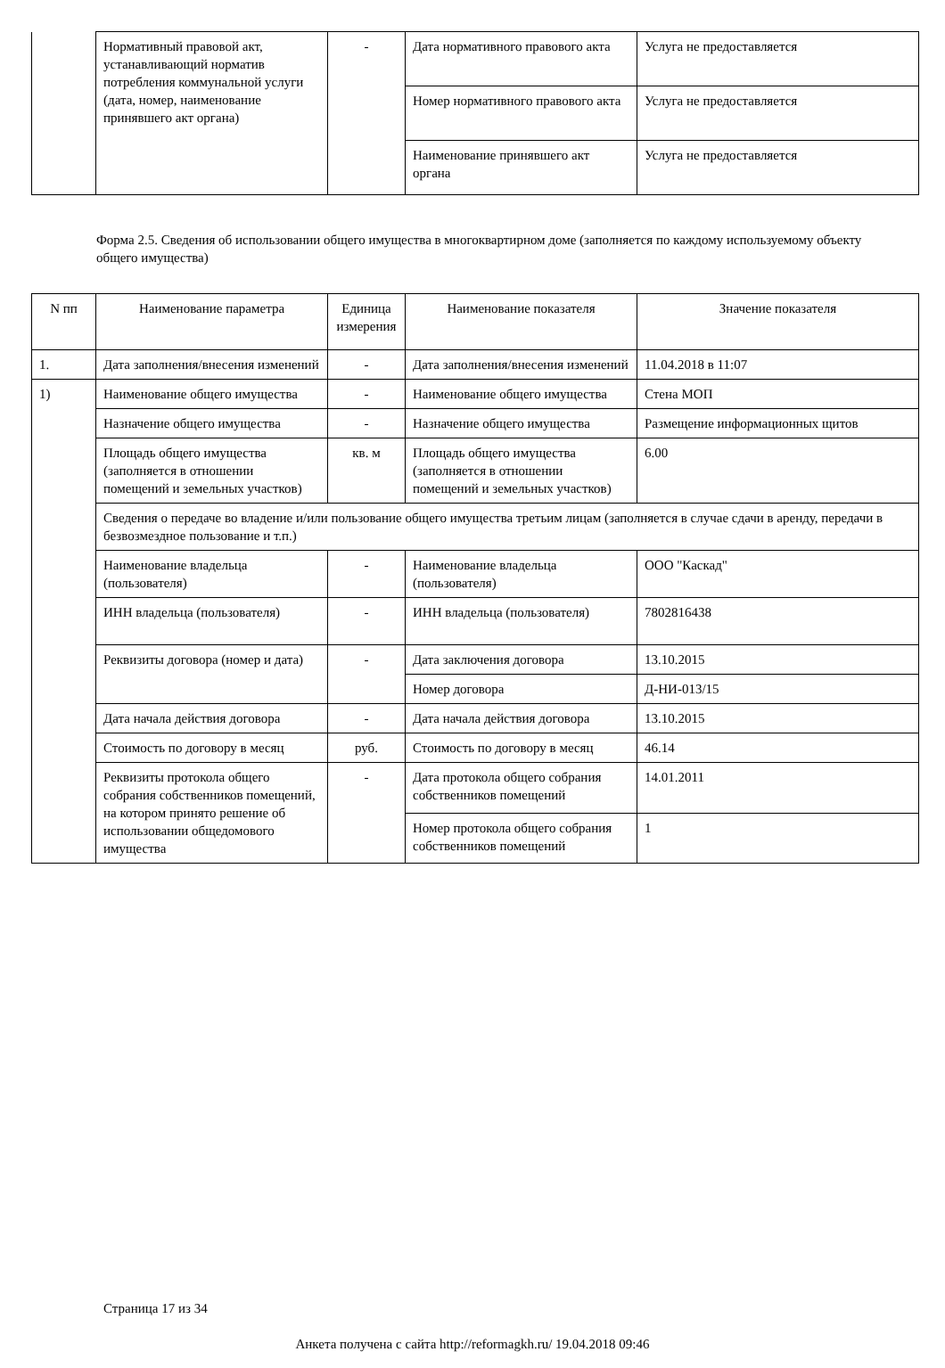| | Нормативный правовой акт, устанавливающий норматив потребления коммунальной услуги (дата, номер, наименование принявшего акт органа) | - | Дата нормативного правового акта | Услуга не предоставляется |
| | | | Номер нормативного правового акта | Услуга не предоставляется |
| | | | Наименование принявшего акт органа | Услуга не предоставляется |
Форма 2.5. Сведения об использовании общего имущества в многоквартирном доме (заполняется по каждому используемому объекту общего имущества)
| N пп | Наименование параметра | Единица измерения | Наименование показателя | Значение показателя |
| --- | --- | --- | --- | --- |
| 1. | Дата заполнения/внесения изменений | - | Дата заполнения/внесения изменений | 11.04.2018 в 11:07 |
| 1) | Наименование общего имущества | - | Наименование общего имущества | Стена МОП |
| | Назначение общего имущества | - | Назначение общего имущества | Размещение информационных щитов |
| | Площадь общего имущества (заполняется в отношении помещений и земельных участков) | кв. м | Площадь общего имущества (заполняется в отношении помещений и земельных участков) | 6.00 |
| | Сведения о передаче во владение и/или пользование общего имущества третьим лицам (заполняется в случае сдачи в аренду, передачи в безвозмездное пользование и т.п.) | | | |
| | Наименование владельца (пользователя) | - | Наименование владельца (пользователя) | ООО "Каскад" |
| | ИНН владельца (пользователя) | - | ИНН владельца (пользователя) | 7802816438 |
| | Реквизиты договора (номер и дата) | - | Дата заключения договора | 13.10.2015 |
| | | | Номер договора | Д-НИ-013/15 |
| | Дата начала действия договора | - | Дата начала действия договора | 13.10.2015 |
| | Стоимость по договору в месяц | руб. | Стоимость по договору в месяц | 46.14 |
| | Реквизиты протокола общего собрания собственников помещений, на котором принято решение об использовании общедомового имущества | - | Дата протокола общего собрания собственников помещений | 14.01.2011 |
| | | | Номер протокола общего собрания собственников помещений | 1 |
Страница 17 из 34
Анкета получена с сайта http://reformagkh.ru/ 19.04.2018 09:46